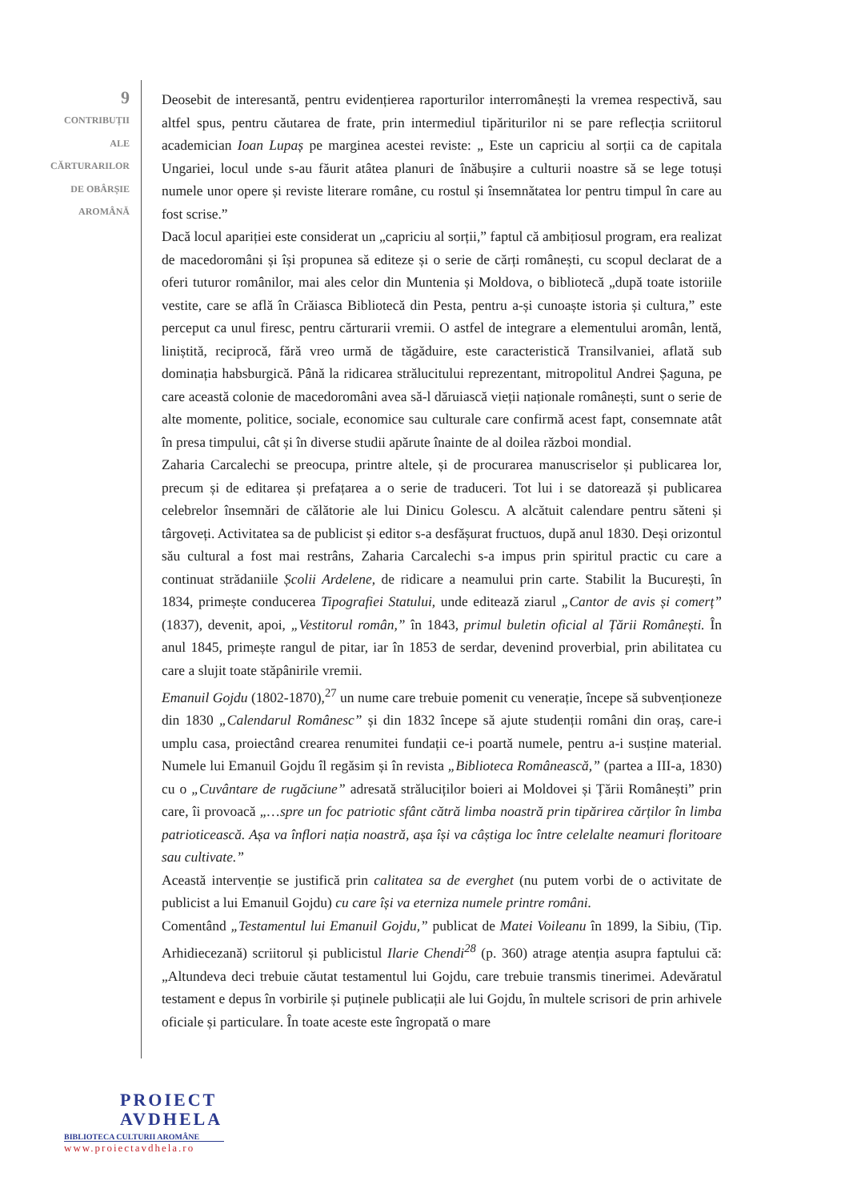9
CONTRIBUȚII
ALE
CĂRTURARILOR
DE OBÂRȘIE
AROMÂNĂ
Deosebit de interesantă, pentru evidențierea raporturilor interromânești la vremea respectivă, sau altfel spus, pentru căutarea de frate, prin intermediul tipăriturilor ni se pare reflecția scriitorul academician Ioan Lupaș pe marginea acestei reviste: „ Este un capriciu al sorții ca de capitala Ungariei, locul unde s-au făurit atâtea planuri de înăbușire a culturii noastre să se lege totuși numele unor opere și reviste literare române, cu rostul și însemnătatea lor pentru timpul în care au fost scrise.”
Dacă locul apariției este considerat un „capriciu al sorții,” faptul că ambițiosul program, era realizat de macedoromâni și își propunea să editeze și o serie de cărți românești, cu scopul declarat de a oferi tuturor românilor, mai ales celor din Muntenia și Moldova, o bibliotecă „după toate istoriile vestite, care se află în Crăiasca Bibliotecă din Pesta, pentru a-și cunoaște istoria și cultura,” este perceput ca unul firesc, pentru cărturarii vremii. O astfel de integrare a elementului aromân, lentă, liniștită, reciprocă, fără vreo urmă de tăgăduire, este caracteristică Transilvaniei, aflată sub dominația habsburgică. Până la ridicarea strălucitului reprezentant, mitropolitul Andrei Șaguna, pe care această colonie de macedoromâni avea să-l dăruiască vieții naționale românești, sunt o serie de alte momente, politice, sociale, economice sau culturale care confirmă acest fapt, consemnate atât în presa timpului, cât și în diverse studii apărute înainte de al doilea război mondial.
Zaharia Carcalechi se preocupa, printre altele, și de procurarea manuscriselor și publicarea lor, precum și de editarea și prefațarea a o serie de traduceri. Tot lui i se datorează și publicarea celebrelor însemnări de călătorie ale lui Dinicu Golescu. A alcătuit calendare pentru săteni și târgoveți. Activitatea sa de publicist și editor s-a desfășurat fructuos, după anul 1830. Deși orizontul său cultural a fost mai restrâns, Zaharia Carcalechi s-a impus prin spiritul practic cu care a continuat strădaniile Școlii Ardelene, de ridicare a neamului prin carte. Stabilit la București, în 1834, primește conducerea Tipografiei Statului, unde editează ziarul „Cantor de avis și comerț” (1837), devenit, apoi, „Vestitorul român,” în 1843, primul buletin oficial al Țării Românești. În anul 1845, primește rangul de pitar, iar în 1853 de serdar, devenind proverbial, prin abilitatea cu care a slujit toate stăpânirile vremii.
Emanuil Gojdu (1802-1870),<sup>27</sup> un nume care trebuie pomenit cu venerație, începe să subvenționeze din 1830 „Calendarul Românesc” și din 1832 începe să ajute studenții români din oraș, care-i umplu casa, proiectând crearea renumitei fundații ce-i poartă numele, pentru a-i susține material. Numele lui Emanuil Gojdu îl regăsim și în revista „Biblioteca Românească,” (partea a III-a, 1830) cu o „Cuvântare de rugăciune” adresată străluciților boieri ai Moldovei și Țării Românești” prin care, îi provoacă „…spre un foc patriotic sfânt cătră limba noastră prin tipărirea cărților în limba patrioticească. Așa va înflori nația noastră, așa își va câștiga loc între celelalte neamuri floritoare sau cultivate.”
Această intervenție se justifică prin calitatea sa de everghet (nu putem vorbi de o activitate de publicist a lui Emanuil Gojdu) cu care își va eterniza numele printre români.
Comentând „Testamentul lui Emanuil Gojdu,” publicat de Matei Voileanu în 1899, la Sibiu, (Tip. Arhidiecezană) scriitorul și publicistul Ilarie Chendi<sup>28</sup> (p. 360) atrage atenția asupra faptului că: „Altundeva deci trebuie căutat testamentul lui Gojdu, care trebuie transmis tinerimei. Adevăratul testament e depus în vorbirile și puținele publicații ale lui Gojdu, în multele scrisori de prin arhivele oficiale și particulare. În toate aceste este îngropată o mare
PROIECT
AVDHELA
BIBLIOTECA CULTURII AROMÂNE
www.proiectavdhela.ro